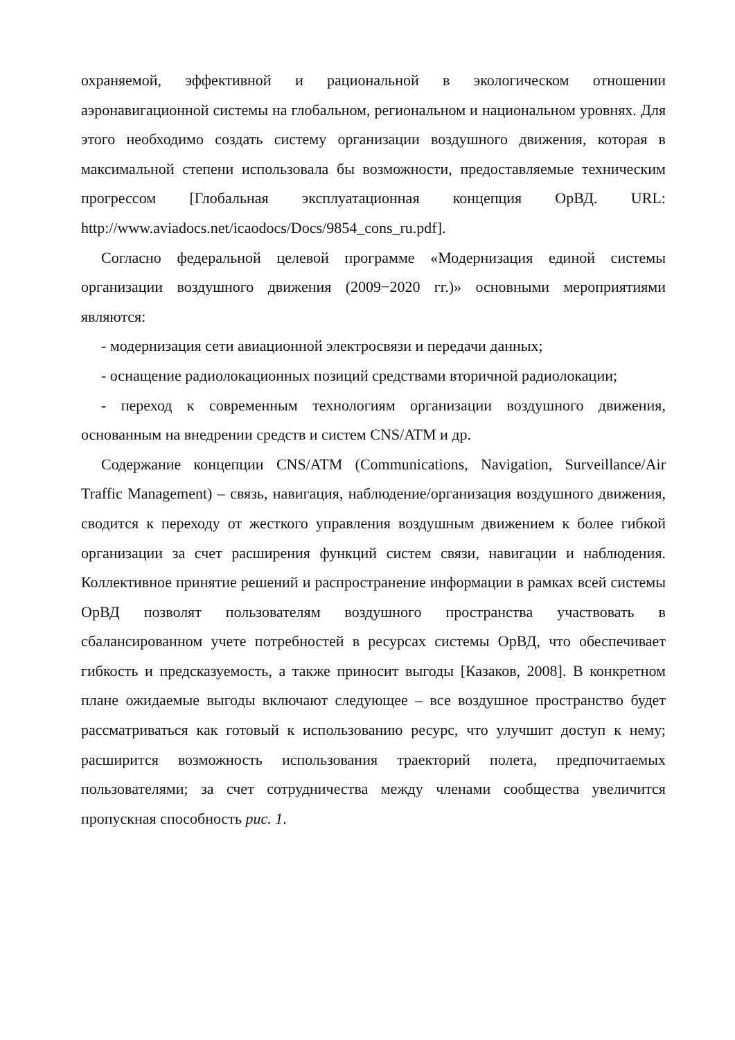охраняемой, эффективной и рациональной в экологическом отношении аэронавигационной системы на глобальном, региональном и национальном уровнях. Для этого необходимо создать систему организации воздушного движения, которая в максимальной степени использовала бы возможности, предоставляемые техническим прогрессом [Глобальная эксплуатационная концепция ОрВД. URL: http://www.aviadocs.net/icaodocs/Docs/9854_cons_ru.pdf].
Согласно федеральной целевой программе «Модернизация единой системы организации воздушного движения (2009−2020 гг.)» основными мероприятиями являются:
- модернизация сети авиационной электросвязи и передачи данных;
- оснащение радиолокационных позиций средствами вторичной радиолокации;
- переход к современным технологиям организации воздушного движения, основанным на внедрении средств и систем CNS/ATM и др.
Содержание концепции CNS/ATM (Communications, Navigation, Surveillance/Air Traffic Management) – связь, навигация, наблюдение/организация воздушного движения, сводится к переходу от жесткого управления воздушным движением к более гибкой организации за счет расширения функций систем связи, навигации и наблюдения. Коллективное принятие решений и распространение информации в рамках всей системы ОрВД позволят пользователям воздушного пространства участвовать в сбалансированном учете потребностей в ресурсах системы ОрВД, что обеспечивает гибкость и предсказуемость, а также приносит выгоды [Казаков, 2008]. В конкретном плане ожидаемые выгоды включают следующее – все воздушное пространство будет рассматриваться как готовый к использованию ресурс, что улучшит доступ к нему; расширится возможность использования траекторий полета, предпочитаемых пользователями; за счет сотрудничества между членами сообщества увеличится пропускная способность рис. 1.